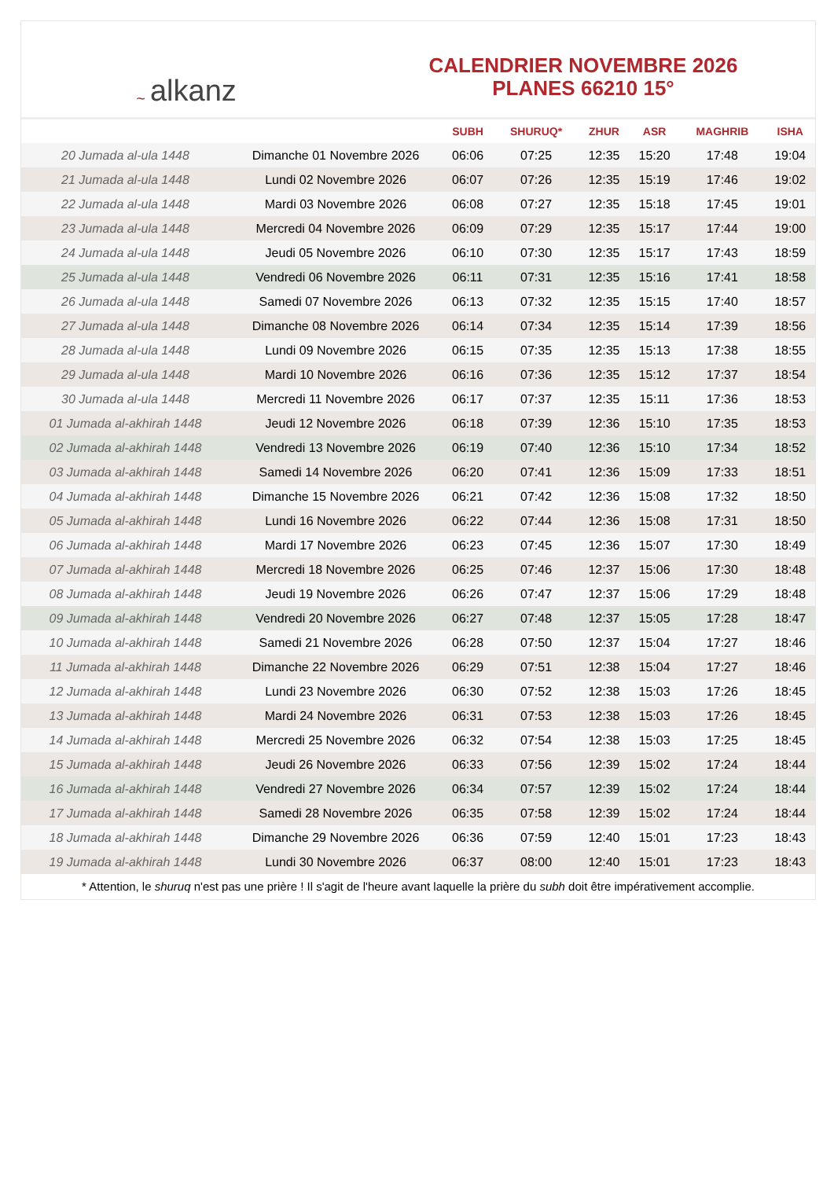~ alkanz
CALENDRIER NOVEMBRE 2026
PLANES 66210 15°
| | | SUBH | SHURUQ* | ZHUR | ASR | MAGHRIB | ISHA |
| --- | --- | --- | --- | --- | --- | --- | --- |
| 20 Jumada al-ula 1448 | Dimanche 01 Novembre 2026 | 06:06 | 07:25 | 12:35 | 15:20 | 17:48 | 19:04 |
| 21 Jumada al-ula 1448 | Lundi 02 Novembre 2026 | 06:07 | 07:26 | 12:35 | 15:19 | 17:46 | 19:02 |
| 22 Jumada al-ula 1448 | Mardi 03 Novembre 2026 | 06:08 | 07:27 | 12:35 | 15:18 | 17:45 | 19:01 |
| 23 Jumada al-ula 1448 | Mercredi 04 Novembre 2026 | 06:09 | 07:29 | 12:35 | 15:17 | 17:44 | 19:00 |
| 24 Jumada al-ula 1448 | Jeudi 05 Novembre 2026 | 06:10 | 07:30 | 12:35 | 15:17 | 17:43 | 18:59 |
| 25 Jumada al-ula 1448 | Vendredi 06 Novembre 2026 | 06:11 | 07:31 | 12:35 | 15:16 | 17:41 | 18:58 |
| 26 Jumada al-ula 1448 | Samedi 07 Novembre 2026 | 06:13 | 07:32 | 12:35 | 15:15 | 17:40 | 18:57 |
| 27 Jumada al-ula 1448 | Dimanche 08 Novembre 2026 | 06:14 | 07:34 | 12:35 | 15:14 | 17:39 | 18:56 |
| 28 Jumada al-ula 1448 | Lundi 09 Novembre 2026 | 06:15 | 07:35 | 12:35 | 15:13 | 17:38 | 18:55 |
| 29 Jumada al-ula 1448 | Mardi 10 Novembre 2026 | 06:16 | 07:36 | 12:35 | 15:12 | 17:37 | 18:54 |
| 30 Jumada al-ula 1448 | Mercredi 11 Novembre 2026 | 06:17 | 07:37 | 12:35 | 15:11 | 17:36 | 18:53 |
| 01 Jumada al-akhirah 1448 | Jeudi 12 Novembre 2026 | 06:18 | 07:39 | 12:36 | 15:10 | 17:35 | 18:53 |
| 02 Jumada al-akhirah 1448 | Vendredi 13 Novembre 2026 | 06:19 | 07:40 | 12:36 | 15:10 | 17:34 | 18:52 |
| 03 Jumada al-akhirah 1448 | Samedi 14 Novembre 2026 | 06:20 | 07:41 | 12:36 | 15:09 | 17:33 | 18:51 |
| 04 Jumada al-akhirah 1448 | Dimanche 15 Novembre 2026 | 06:21 | 07:42 | 12:36 | 15:08 | 17:32 | 18:50 |
| 05 Jumada al-akhirah 1448 | Lundi 16 Novembre 2026 | 06:22 | 07:44 | 12:36 | 15:08 | 17:31 | 18:50 |
| 06 Jumada al-akhirah 1448 | Mardi 17 Novembre 2026 | 06:23 | 07:45 | 12:36 | 15:07 | 17:30 | 18:49 |
| 07 Jumada al-akhirah 1448 | Mercredi 18 Novembre 2026 | 06:25 | 07:46 | 12:37 | 15:06 | 17:30 | 18:48 |
| 08 Jumada al-akhirah 1448 | Jeudi 19 Novembre 2026 | 06:26 | 07:47 | 12:37 | 15:06 | 17:29 | 18:48 |
| 09 Jumada al-akhirah 1448 | Vendredi 20 Novembre 2026 | 06:27 | 07:48 | 12:37 | 15:05 | 17:28 | 18:47 |
| 10 Jumada al-akhirah 1448 | Samedi 21 Novembre 2026 | 06:28 | 07:50 | 12:37 | 15:04 | 17:27 | 18:46 |
| 11 Jumada al-akhirah 1448 | Dimanche 22 Novembre 2026 | 06:29 | 07:51 | 12:38 | 15:04 | 17:27 | 18:46 |
| 12 Jumada al-akhirah 1448 | Lundi 23 Novembre 2026 | 06:30 | 07:52 | 12:38 | 15:03 | 17:26 | 18:45 |
| 13 Jumada al-akhirah 1448 | Mardi 24 Novembre 2026 | 06:31 | 07:53 | 12:38 | 15:03 | 17:26 | 18:45 |
| 14 Jumada al-akhirah 1448 | Mercredi 25 Novembre 2026 | 06:32 | 07:54 | 12:38 | 15:03 | 17:25 | 18:45 |
| 15 Jumada al-akhirah 1448 | Jeudi 26 Novembre 2026 | 06:33 | 07:56 | 12:39 | 15:02 | 17:24 | 18:44 |
| 16 Jumada al-akhirah 1448 | Vendredi 27 Novembre 2026 | 06:34 | 07:57 | 12:39 | 15:02 | 17:24 | 18:44 |
| 17 Jumada al-akhirah 1448 | Samedi 28 Novembre 2026 | 06:35 | 07:58 | 12:39 | 15:02 | 17:24 | 18:44 |
| 18 Jumada al-akhirah 1448 | Dimanche 29 Novembre 2026 | 06:36 | 07:59 | 12:40 | 15:01 | 17:23 | 18:43 |
| 19 Jumada al-akhirah 1448 | Lundi 30 Novembre 2026 | 06:37 | 08:00 | 12:40 | 15:01 | 17:23 | 18:43 |
* Attention, le shuruq n'est pas une prière ! Il s'agit de l'heure avant laquelle la prière du subh doit être impérativement accomplie.